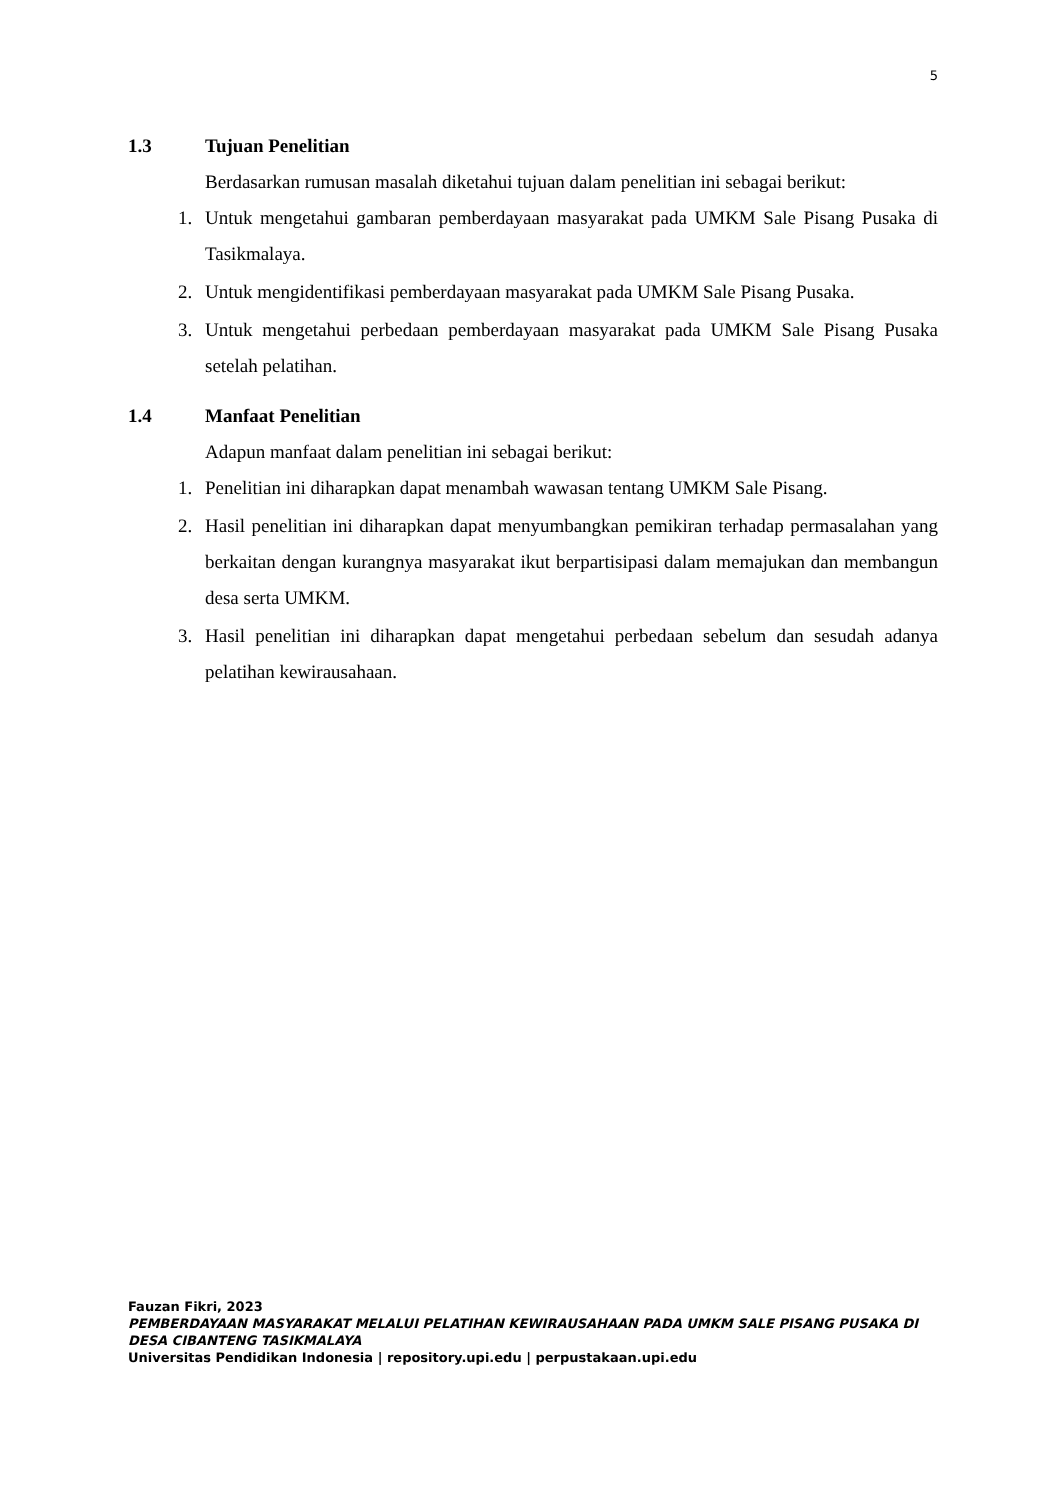5
1.3 Tujuan Penelitian
Berdasarkan rumusan masalah diketahui tujuan dalam penelitian ini sebagai berikut:
1. Untuk mengetahui gambaran pemberdayaan masyarakat pada UMKM Sale Pisang Pusaka di Tasikmalaya.
2. Untuk mengidentifikasi pemberdayaan masyarakat pada UMKM Sale Pisang Pusaka.
3. Untuk mengetahui perbedaan pemberdayaan masyarakat pada UMKM Sale Pisang Pusaka setelah pelatihan.
1.4 Manfaat Penelitian
Adapun manfaat dalam penelitian ini sebagai berikut:
1. Penelitian ini diharapkan dapat menambah wawasan tentang UMKM Sale Pisang.
2. Hasil penelitian ini diharapkan dapat menyumbangkan pemikiran terhadap permasalahan yang berkaitan dengan kurangnya masyarakat ikut berpartisipasi dalam memajukan dan membangun desa serta UMKM.
3. Hasil penelitian ini diharapkan dapat mengetahui perbedaan sebelum dan sesudah adanya pelatihan kewirausahaan.
Fauzan Fikri, 2023
PEMBERDAYAAN MASYARAKAT MELALUI PELATIHAN KEWIRAUSAHAAN PADA UMKM SALE PISANG PUSAKA DI DESA CIBANTENG TASIKMALAYA
Universitas Pendidikan Indonesia | repository.upi.edu | perpustakaan.upi.edu